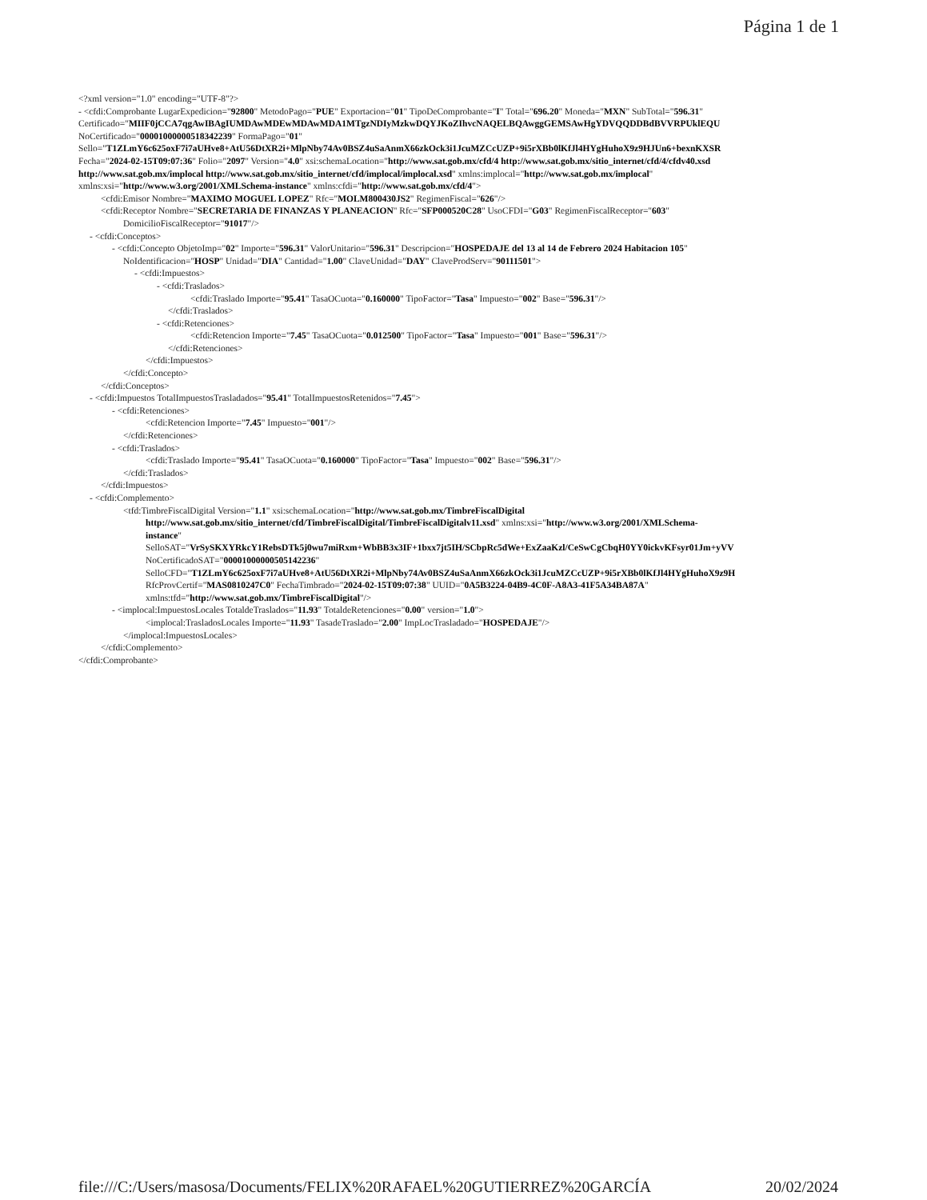Página 1 de 1
<?xml version="1.0" encoding="UTF-8"?>
- <cfdi:Comprobante LugarExpedicion="92800" MetodoPago="PUE" Exportacion="01" TipoDeComprobante="I" Total="696.20" Moneda="MXN" SubTotal="596.31"
Certificado="MIIF0jCCA7qgAwIBAgIUMDAwMDEwMDAwMDA1MTgzNDIyMzkwDQYJKoZIhvcNAQELBQAwggGEMSAwHgYDVQQDDBdBVVRPUklEQU
NoCertificado="00001000000518342239" FormaPago="01"
Sello="T1ZLmY6c625oxF7i7aUHve8+AtU56DtXR2i+MlpNby74Av0BSZ4uSaAnmX66zkOck3i1JcuMZCcUZP+9i5rXBb0lKfJl4HYgHuhoX9z9HJUn6+bexnKXSR
Fecha="2024-02-15T09:07:36" Folio="2097" Version="4.0" xsi:schemaLocation="http://www.sat.gob.mx/cfd/4 http://www.sat.gob.mx/sitio_internet/cfd/4/cfdv40.xsd
http://www.sat.gob.mx/implocal http://www.sat.gob.mx/sitio_internet/cfd/implocal/implocal.xsd" xmlns:implocal="http://www.sat.gob.mx/implocal"
xmlns:xsi="http://www.w3.org/2001/XMLSchema-instance" xmlns:cfdi="http://www.sat.gob.mx/cfd/4">
<cfdi:Emisor Nombre="MAXIMO MOGUEL LOPEZ" Rfc="MOLM800430JS2" RegimenFiscal="626"/>
<cfdi:Receptor Nombre="SECRETARIA DE FINANZAS Y PLANEACION" Rfc="SFP000520C28" UsoCFDI="G03" RegimenFiscalReceptor="603"
DomicilioFiscalReceptor="91017"/>
- <cfdi:Conceptos>
- <cfdi:Concepto ObjetoImp="02" Importe="596.31" ValorUnitario="596.31" Descripcion="HOSPEDAJE del 13 al 14 de Febrero 2024 Habitacion 105"
NoIdentificacion="HOSP" Unidad="DIA" Cantidad="1.00" ClaveUnidad="DAY" ClaveProdServ="90111501">
- <cfdi:Impuestos>
- <cfdi:Traslados>
<cfdi:Traslado Importe="95.41" TasaOCuota="0.160000" TipoFactor="Tasa" Impuesto="002" Base="596.31"/>
</cfdi:Traslados>
- <cfdi:Retenciones>
<cfdi:Retencion Importe="7.45" TasaOCuota="0.012500" TipoFactor="Tasa" Impuesto="001" Base="596.31"/>
</cfdi:Retenciones>
</cfdi:Impuestos>
</cfdi:Concepto>
</cfdi:Conceptos>
- <cfdi:Impuestos TotalImpuestosTrasladados="95.41" TotalImpuestosRetenidos="7.45">
- <cfdi:Retenciones>
<cfdi:Retencion Importe="7.45" Impuesto="001"/>
</cfdi:Retenciones>
- <cfdi:Traslados>
<cfdi:Traslado Importe="95.41" TasaOCuota="0.160000" TipoFactor="Tasa" Impuesto="002" Base="596.31"/>
</cfdi:Traslados>
</cfdi:Impuestos>
- <cfdi:Complemento>
<tfd:TimbreFiscalDigital Version="1.1" xsi:schemaLocation="http://www.sat.gob.mx/TimbreFiscalDigital
http://www.sat.gob.mx/sitio_internet/cfd/TimbreFiscalDigital/TimbreFiscalDigitalv11.xsd" xmlns:xsi="http://www.w3.org/2001/XMLSchema-
instance"
SelloSAT="VrSySKXYRkcY1RebsDTk5j0wu7miRxm+WbBB3x3IF+1bxx7jt5IH/SCbpRc5dWe+ExZaaKzl/CeSwCgCbqH0YY0ickvKFsyr01Jm+yVV
NoCertificadoSAT="00001000000505142236"
SelloCFD="T1ZLmY6c625oxF7i7aUHve8+AtU56DtXR2i+MlpNby74Av0BSZ4uSaAnmX66zkOck3i1JcuMZCcUZP+9i5rXBb0lKfJl4HYgHuhoX9z9H
RfcProvCertif="MAS0810247C0" FechaTimbrado="2024-02-15T09:07:38" UUID="0A5B3224-04B9-4C0F-A8A3-41F5A34BA87A"
xmlns:tfd="http://www.sat.gob.mx/TimbreFiscalDigital"/>
- <implocal:ImpuestosLocales TotaldeTraslados="11.93" TotaldeRetenciones="0.00" version="1.0">
<implocal:TrasladosLocales Importe="11.93" TasadeTraslado="2.00" ImpLocTrasladado="HOSPEDAJE"/>
</implocal:ImpuestosLocales>
</cfdi:Complemento>
</cfdi:Comprobante>
file:///C:/Users/masosa/Documents/FELIX%20RAFAEL%20GUTIERREZ%20GARCÍA 20/02/2024